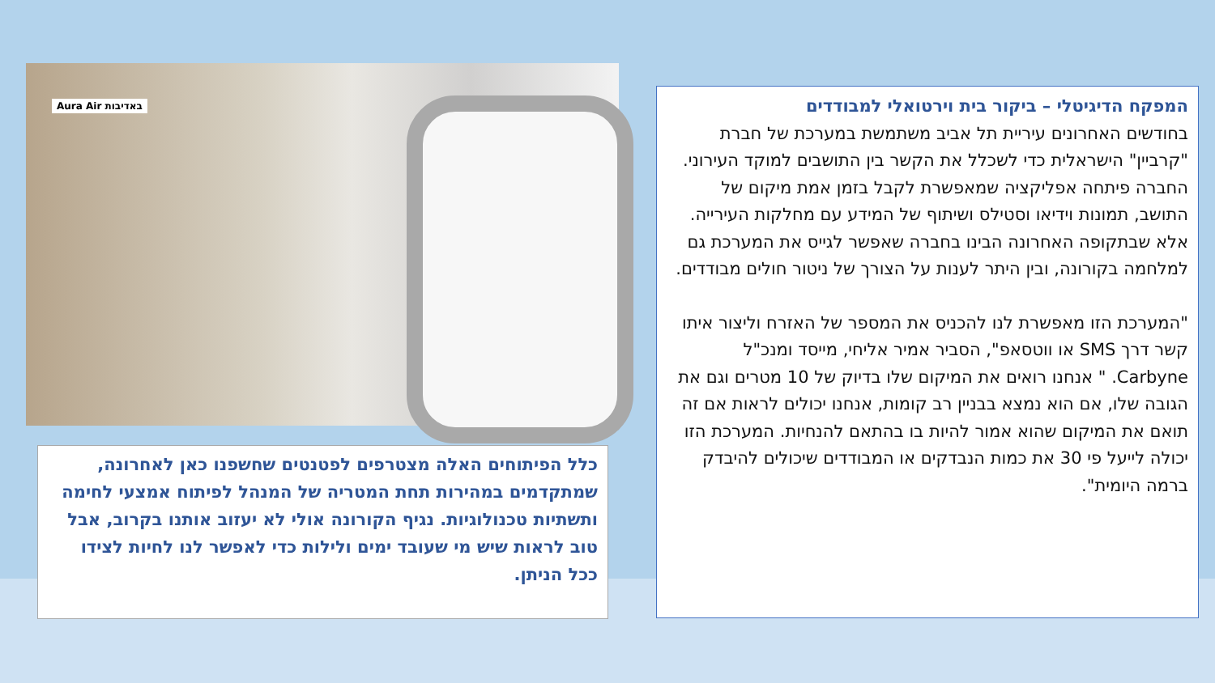המפקח הדיגיטלי – ביקור בית וירטואלי למבודדים
בחודשים האחרונים עיריית תל אביב משתמשת במערכת של חברת "קרביין" הישראלית כדי לשכלל את הקשר בין התושבים למוקד העירוני. החברה פיתחה אפליקציה שמאפשרת לקבל בזמן אמת מיקום של התושב, תמונות וידיאו וסטילס ושיתוף של המידע עם מחלקות העירייה. אלא שבתקופה האחרונה הבינו בחברה שאפשר לגייס את המערכת גם למלחמה בקורונה, ובין היתר לענות על הצורך של ניטור חולים מבודדים.
"המערכת הזו מאפשרת לנו להכניס את המספר של האזרח וליצור איתו קשר דרך SMS או ווטסאפ", הסביר אמיר אליחי, מייסד ומנכ"ל Carbyne. " אנחנו רואים את המיקום שלו בדיוק של 10 מטרים וגם את הגובה שלו, אם הוא נמצא בבניין רב קומות, אנחנו יכולים לראות אם זה תואם את המיקום שהוא אמור להיות בו בהתאם להנחיות. המערכת הזו יכולה לייעל פי 30 את כמות הנבדקים או המבודדים שיכולים להיבדק ברמה היומית".
באדיבות Aura Air
כלל הפיתוחים האלה מצטרפים לפטנטים שחשפנו כאן לאחרונה, שמתקדמים במהירות תחת המטריה של המנהל לפיתוח אמצעי לחימה ותשתיות טכנולוגיות. נגיף הקורונה אולי לא יעזוב אותנו בקרוב, אבל טוב לראות שיש מי שעובד ימים ולילות כדי לאפשר לנו לחיות לצידו ככל הניתן.